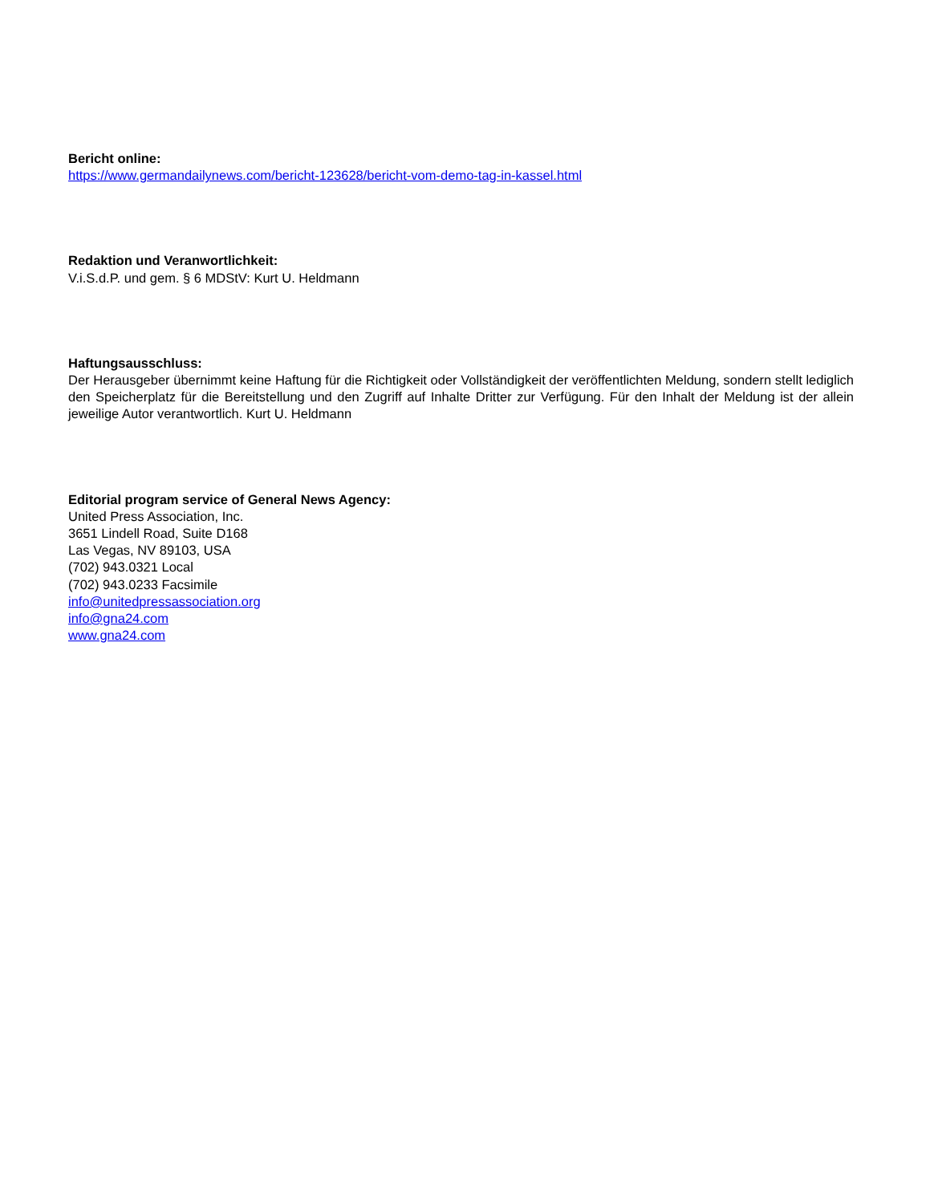Bericht online:
https://www.germandailynews.com/bericht-123628/bericht-vom-demo-tag-in-kassel.html
Redaktion und Veranwortlichkeit:
V.i.S.d.P. und gem. § 6 MDStV: Kurt U. Heldmann
Haftungsausschluss:
Der Herausgeber übernimmt keine Haftung für die Richtigkeit oder Vollständigkeit der veröffentlichten Meldung, sondern stellt lediglich den Speicherplatz für die Bereitstellung und den Zugriff auf Inhalte Dritter zur Verfügung. Für den Inhalt der Meldung ist der allein jeweilige Autor verantwortlich. Kurt U. Heldmann
Editorial program service of General News Agency:
United Press Association, Inc.
3651 Lindell Road, Suite D168
Las Vegas, NV 89103, USA
(702) 943.0321 Local
(702) 943.0233 Facsimile
info@unitedpressassociation.org
info@gna24.com
www.gna24.com